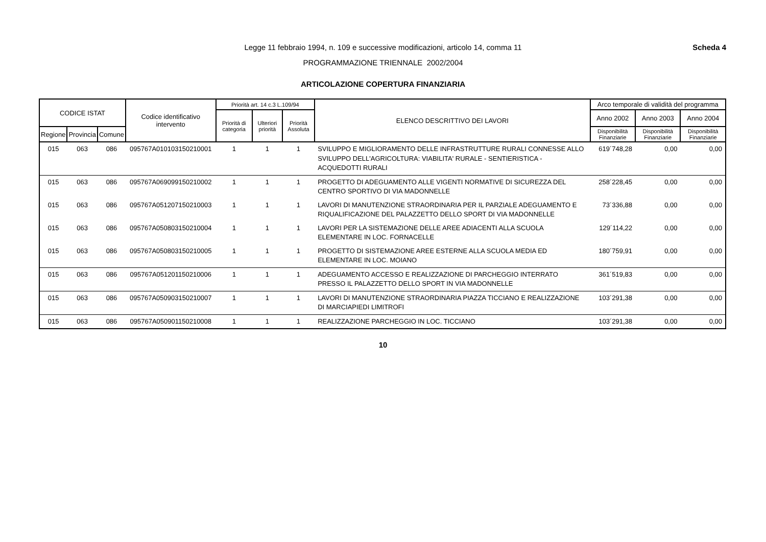Scheda 4
Legge 11 febbraio 1994, n. 109 e successive modificazioni, articolo 14, comma 11
PROGRAMMAZIONE TRIENNALE 2002/2004
ARTICOLAZIONE COPERTURA FINANZIARIA
| CODICE ISTAT | | | Codice identificativo intervento | Priorità art. 14 c.3 L.109/94 | | | ELENCO DESCRITTIVO DEI LAVORI | Arco temporale di validità del programma | | |
| --- | --- | --- | --- | --- | --- | --- | --- | --- | --- | --- |
| | | | | Priorità di categoria | Ulteriori priorità | Priorità Assoluta | | Anno 2002 | Anno 2003 | Anno 2004 |
| Regione | Provincia | Comune | | | | | | Disponibilità Finanziarie | Disponibilità Finanziarie | Disponibilità Finanziarie |
| 015 | 063 | 086 | 095767A010103150210001 | 1 | 1 | 1 | SVILUPPO E MIGLIORAMENTO DELLE INFRASTRUTTURE RURALI CONNESSE ALLO SVILUPPO DELL'AGRICOLTURA: VIABILITA' RURALE - SENTIERISTICA - ACQUEDOTTI RURALI | 619´748,28 | 0,00 | 0,00 |
| 015 | 063 | 086 | 095767A069099150210002 | 1 | 1 | 1 | PROGETTO DI ADEGUAMENTO ALLE VIGENTI NORMATIVE DI SICUREZZA DEL CENTRO SPORTIVO DI VIA MADONNELLE | 258´228,45 | 0,00 | 0,00 |
| 015 | 063 | 086 | 095767A051207150210003 | 1 | 1 | 1 | LAVORI DI MANUTENZIONE STRAORDINARIA PER IL PARZIALE ADEGUAMENTO E RIQUALIFICAZIONE DEL PALAZZETTO DELLO SPORT DI VIA MADONNELLE | 73´336,88 | 0,00 | 0,00 |
| 015 | 063 | 086 | 095767A050803150210004 | 1 | 1 | 1 | LAVORI PER LA SISTEMAZIONE DELLE AREE ADIACENTI ALLA SCUOLA ELEMENTARE IN LOC. FORNACELLE | 129´114,22 | 0,00 | 0,00 |
| 015 | 063 | 086 | 095767A050803150210005 | 1 | 1 | 1 | PROGETTO DI SISTEMAZIONE AREE ESTERNE ALLA SCUOLA MEDIA ED ELEMENTARE IN LOC. MOIANO | 180´759,91 | 0,00 | 0,00 |
| 015 | 063 | 086 | 095767A051201150210006 | 1 | 1 | 1 | ADEGUAMENTO ACCESSO E REALIZZAZIONE DI PARCHEGGIO INTERRATO PRESSO IL PALAZZETTO DELLO SPORT IN VIA MADONNELLE | 361´519,83 | 0,00 | 0,00 |
| 015 | 063 | 086 | 095767A050903150210007 | 1 | 1 | 1 | LAVORI DI MANUTENZIONE STRAORDINARIA PIAZZA TICCIANO E REALIZZAZIONE DI MARCIAPIEDI LIMITROFI | 103´291,38 | 0,00 | 0,00 |
| 015 | 063 | 086 | 095767A050901150210008 | 1 | 1 | 1 | REALIZZAZIONE PARCHEGGIO IN LOC. TICCIANO | 103´291,38 | 0,00 | 0,00 |
10